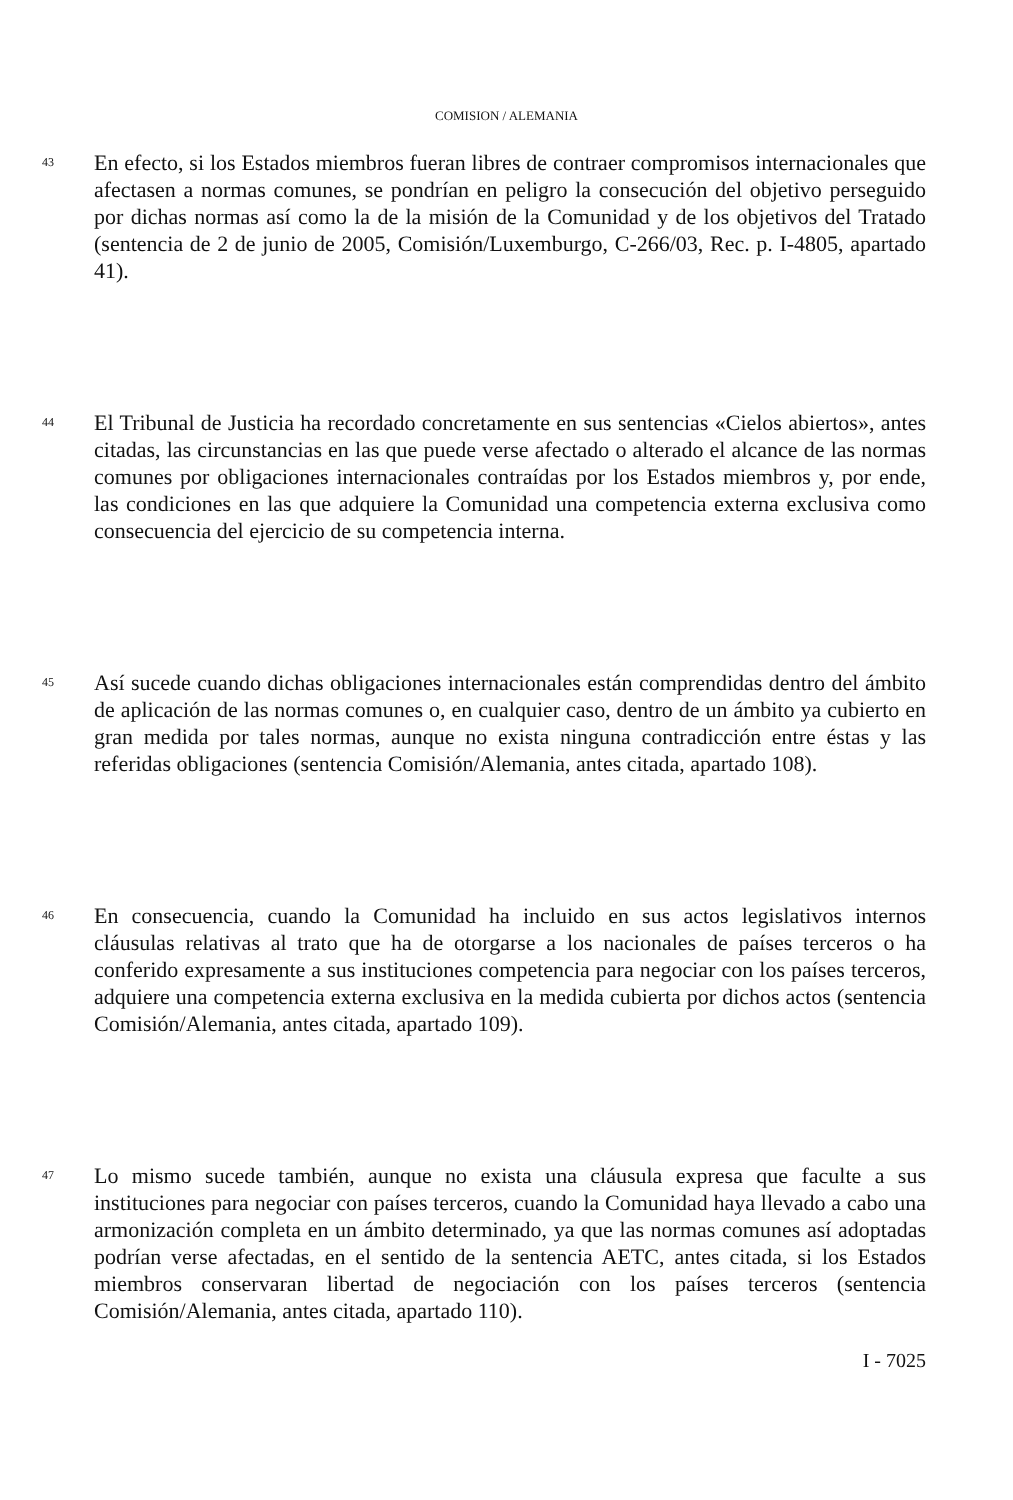COMISION / ALEMANIA
43
En efecto, si los Estados miembros fueran libres de contraer compromisos internacionales que afectasen a normas comunes, se pondrían en peligro la consecución del objetivo perseguido por dichas normas así como la de la misión de la Comunidad y de los objetivos del Tratado (sentencia de 2 de junio de 2005, Comisión/Luxemburgo, C-266/03, Rec. p. I-4805, apartado 41).
44
El Tribunal de Justicia ha recordado concretamente en sus sentencias «Cielos abiertos», antes citadas, las circunstancias en las que puede verse afectado o alterado el alcance de las normas comunes por obligaciones internacionales contraídas por los Estados miembros y, por ende, las condiciones en las que adquiere la Comunidad una competencia externa exclusiva como consecuencia del ejercicio de su competencia interna.
45
Así sucede cuando dichas obligaciones internacionales están comprendidas dentro del ámbito de aplicación de las normas comunes o, en cualquier caso, dentro de un ámbito ya cubierto en gran medida por tales normas, aunque no exista ninguna contradicción entre éstas y las referidas obligaciones (sentencia Comisión/Alemania, antes citada, apartado 108).
46
En consecuencia, cuando la Comunidad ha incluido en sus actos legislativos internos cláusulas relativas al trato que ha de otorgarse a los nacionales de países terceros o ha conferido expresamente a sus instituciones competencia para negociar con los países terceros, adquiere una competencia externa exclusiva en la medida cubierta por dichos actos (sentencia Comisión/Alemania, antes citada, apartado 109).
47
Lo mismo sucede también, aunque no exista una cláusula expresa que faculte a sus instituciones para negociar con países terceros, cuando la Comunidad haya llevado a cabo una armonización completa en un ámbito determinado, ya que las normas comunes así adoptadas podrían verse afectadas, en el sentido de la sentencia AETC, antes citada, si los Estados miembros conservaran libertad de negociación con los países terceros (sentencia Comisión/Alemania, antes citada, apartado 110).
I - 7025